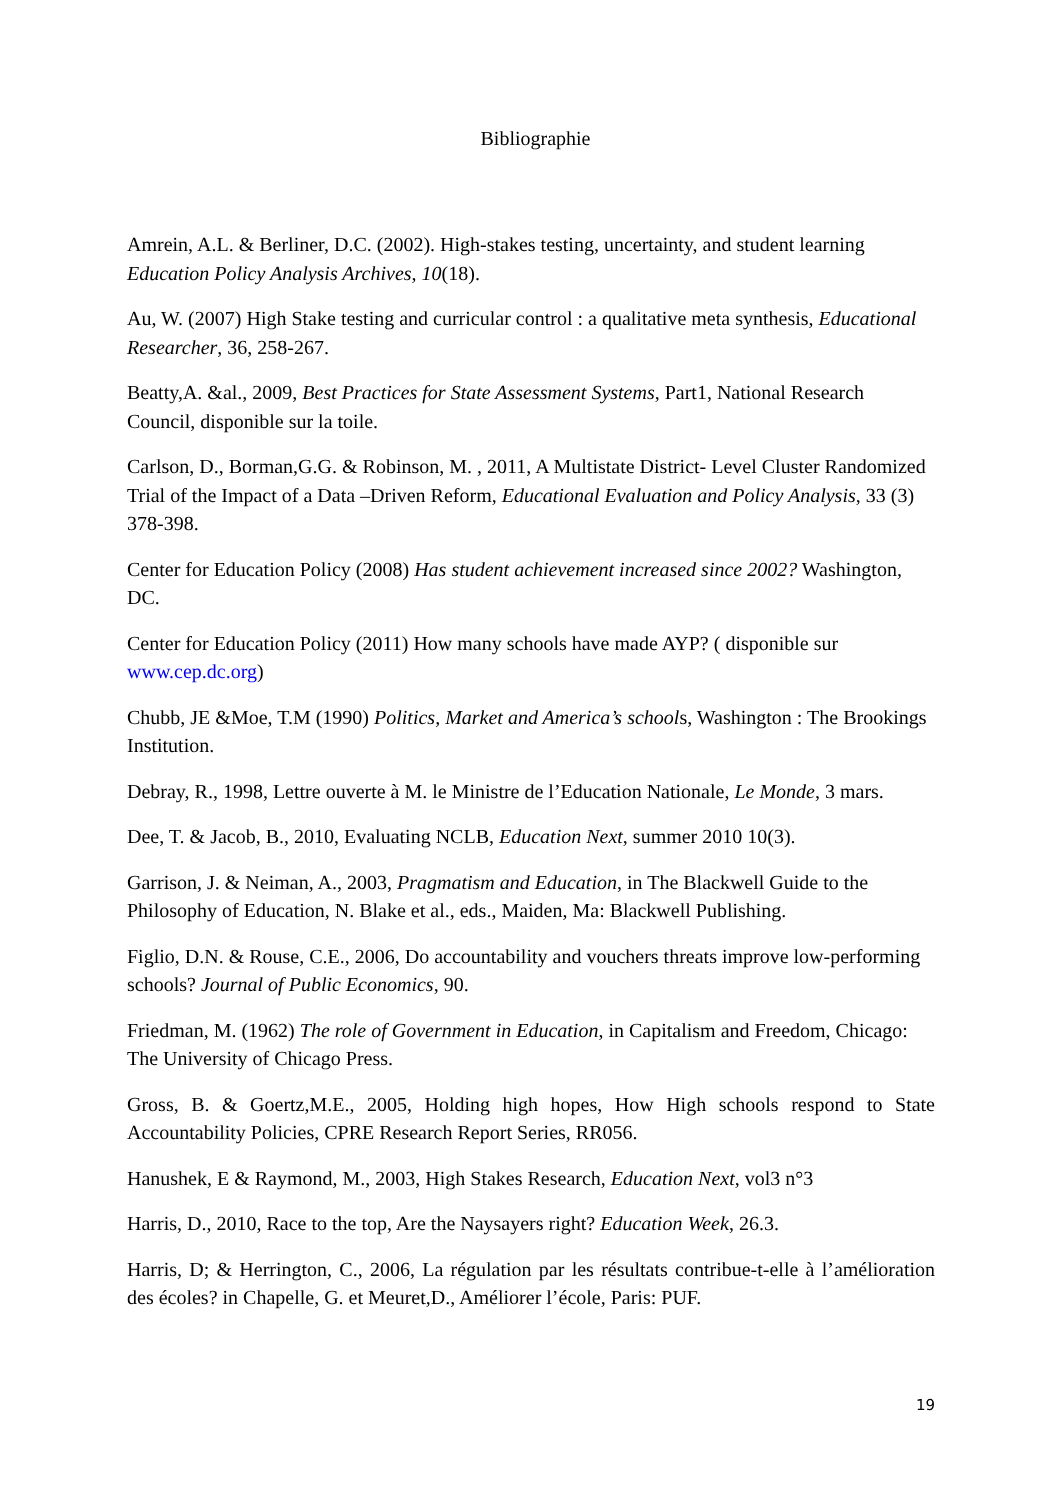Bibliographie
Amrein, A.L. & Berliner, D.C. (2002). High-stakes testing, uncertainty, and student learning Education Policy Analysis Archives, 10(18).
Au, W. (2007) High Stake testing and curricular control : a qualitative meta synthesis, Educational Researcher, 36, 258-267.
Beatty,A. &al., 2009, Best Practices for State Assessment Systems, Part1, National Research Council, disponible sur la toile.
Carlson, D., Borman,G.G. & Robinson, M. , 2011, A Multistate District- Level Cluster Randomized Trial of the Impact of a Data –Driven Reform, Educational Evaluation and Policy Analysis, 33 (3) 378-398.
Center for Education Policy (2008) Has student achievement increased since 2002? Washington, DC.
Center for Education Policy (2011) How many schools have made AYP? ( disponible sur www.cep.dc.org)
Chubb, JE &Moe, T.M (1990) Politics, Market and America’s schools, Washington : The Brookings Institution.
Debray, R., 1998, Lettre ouverte à M. le Ministre de l’Education Nationale, Le Monde, 3 mars.
Dee, T. & Jacob, B., 2010, Evaluating NCLB, Education Next, summer 2010 10(3).
Garrison, J. & Neiman, A., 2003, Pragmatism and Education, in The Blackwell Guide to the Philosophy of Education, N. Blake et al., eds., Maiden, Ma: Blackwell Publishing.
Figlio, D.N. & Rouse, C.E., 2006, Do accountability and vouchers threats improve low-performing schools? Journal of Public Economics, 90.
Friedman, M. (1962) The role of Government in Education, in Capitalism and Freedom, Chicago: The University of Chicago Press.
Gross, B. & Goertz,M.E., 2005, Holding high hopes, How High schools respond to State Accountability Policies, CPRE Research Report Series, RR056.
Hanushek, E & Raymond, M., 2003, High Stakes Research, Education Next, vol3 n°3
Harris, D., 2010, Race to the top, Are the Naysayers right? Education Week, 26.3.
Harris, D; & Herrington, C., 2006, La régulation par les résultats contribue-t-elle à l’amélioration des écoles? in Chapelle, G. et Meuret,D., Améliorer l’école, Paris: PUF.
19